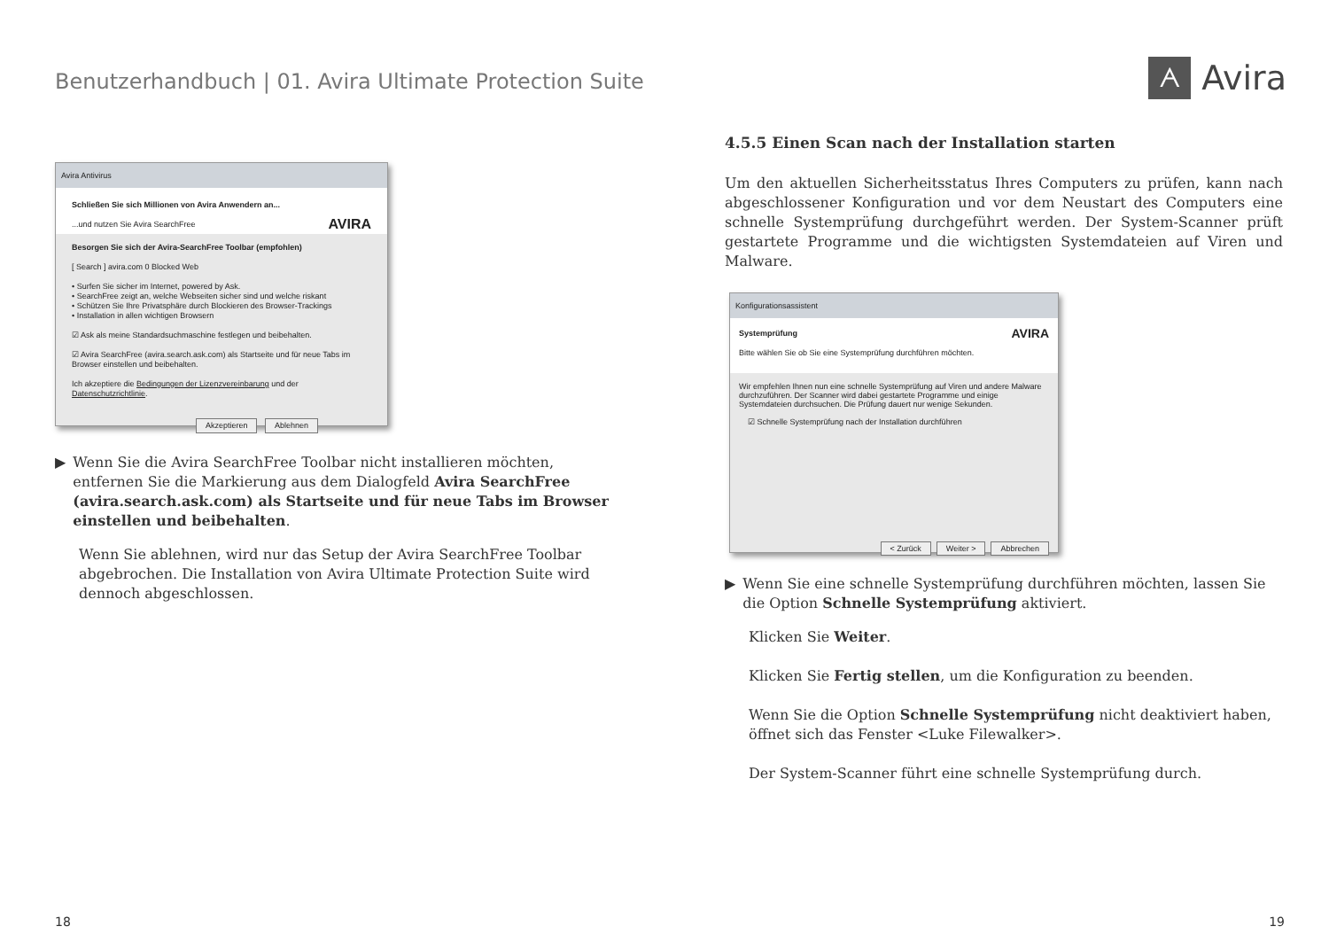Benutzerhandbuch | 01. Avira Ultimate Protection Suite
ᗅ Avira
Avira Antivirus
Schließen Sie sich Millionen von Avira Anwendern an...
...und nutzen Sie Avira SearchFree AVIRA
Besorgen Sie sich der Avira-SearchFree Toolbar (empfohlen)
[ Search ] avira.com 0 Blocked Web
• Surfen Sie sicher im Internet, powered by Ask.
• SearchFree zeigt an, welche Webseiten sicher sind und welche riskant
• Schützen Sie Ihre Privatsphäre durch Blockieren des Browser-Trackings
• Installation in allen wichtigen Browsern
☑ Ask als meine Standardsuchmaschine festlegen und beibehalten.
☑ Avira SearchFree (avira.search.ask.com) als Startseite und für neue Tabs im Browser einstellen und beibehalten.
Ich akzeptiere die Bedingungen der Lizenzvereinbarung und der Datenschutzrichtlinie.
Akzeptieren Ablehnen
▶ Wenn Sie die Avira SearchFree Toolbar nicht installieren möchten, entfernen Sie die Markierung aus dem Dialogfeld Avira SearchFree (avira.search.ask.com) als Startseite und für neue Tabs im Browser einstellen und beibehalten.
Wenn Sie ablehnen, wird nur das Setup der Avira SearchFree Toolbar abgebrochen. Die Installation von Avira Ultimate Protection Suite wird dennoch abgeschlossen.
4.5.5 Einen Scan nach der Installation starten
Um den aktuellen Sicherheitsstatus Ihres Computers zu prüfen, kann nach abgeschlossener Konfiguration und vor dem Neustart des Computers eine schnelle Systemprüfung durchgeführt werden. Der System-Scanner prüft gestartete Programme und die wichtigsten Systemdateien auf Viren und Malware.
Konfigurationsassistent
Systemprüfung AVIRA
Bitte wählen Sie ob Sie eine Systemprüfung durchführen möchten.
Wir empfehlen Ihnen nun eine schnelle Systemprüfung auf Viren und andere Malware durchzuführen. Der Scanner wird dabei gestartete Programme und einige Systemdateien durchsuchen. Die Prüfung dauert nur wenige Sekunden.
☑ Schnelle Systemprüfung nach der Installation durchführen
< Zurück Weiter > Abbrechen
▶ Wenn Sie eine schnelle Systemprüfung durchführen möchten, lassen Sie die Option Schnelle Systemprüfung aktiviert.
Klicken Sie Weiter.
Klicken Sie Fertig stellen, um die Konfiguration zu beenden.
Wenn Sie die Option Schnelle Systemprüfung nicht deaktiviert haben, öffnet sich das Fenster <Luke Filewalker>.
Der System-Scanner führt eine schnelle Systemprüfung durch.
18 19